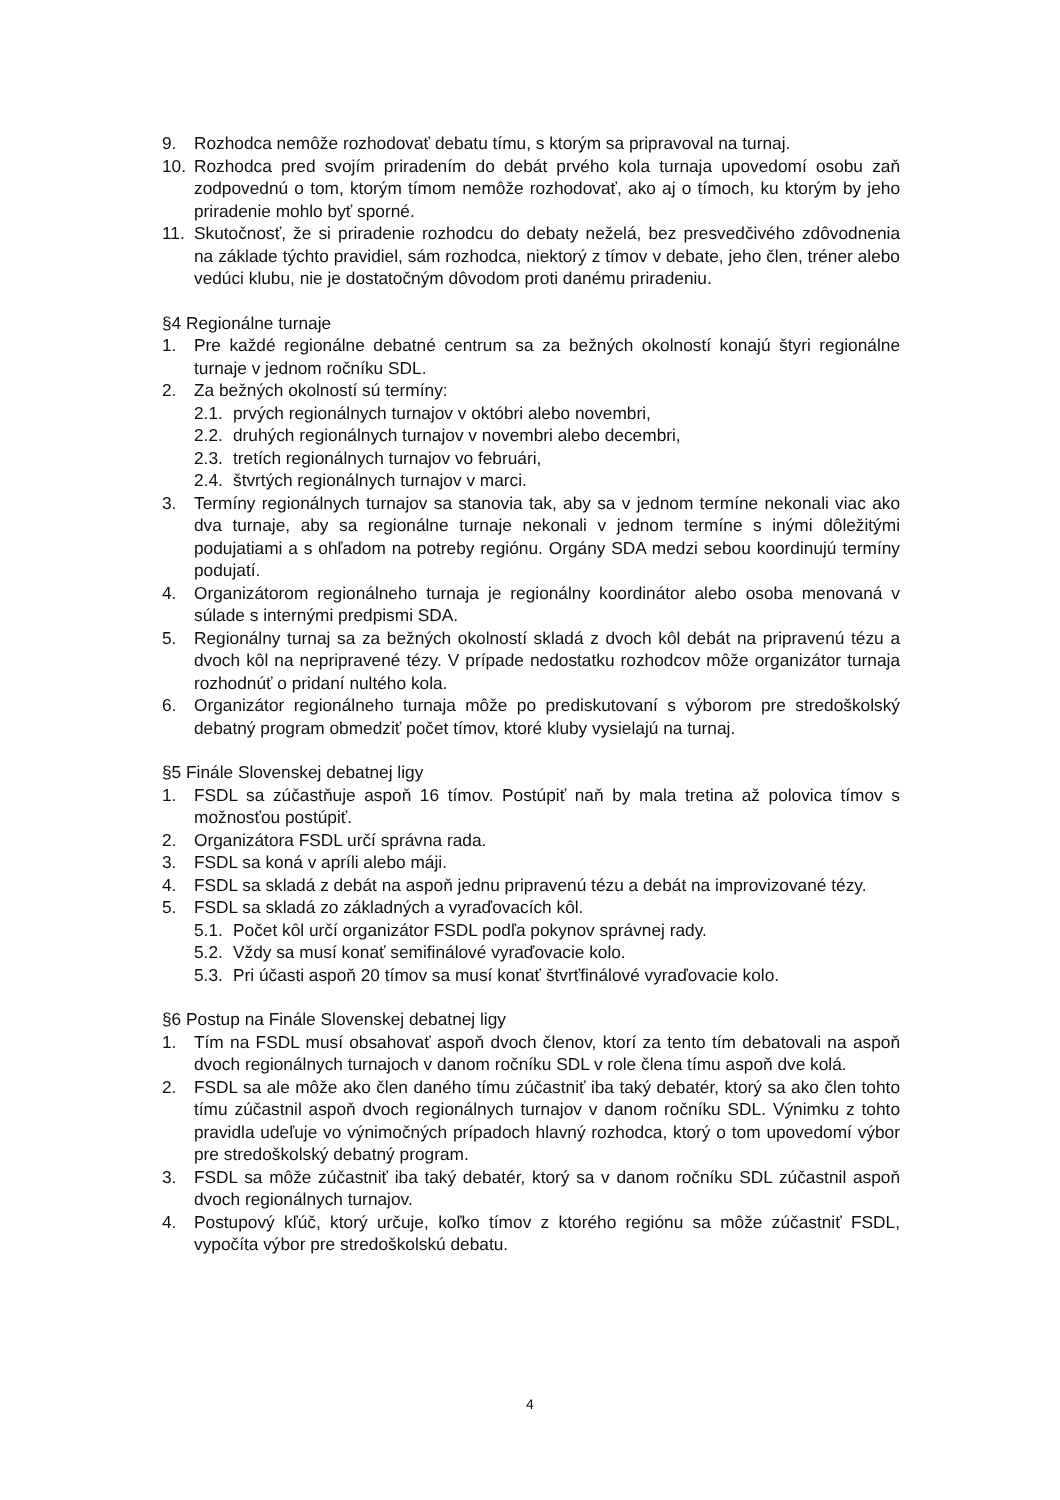9. Rozhodca nemôže rozhodovať debatu tímu, s ktorým sa pripravoval na turnaj.
10. Rozhodca pred svojím priradením do debát prvého kola turnaja upovedomí osobu zaň zodpovednú o tom, ktorým tímom nemôže rozhodovať, ako aj o tímoch, ku ktorým by jeho priradenie mohlo byť sporné.
11. Skutočnosť, že si priradenie rozhodcu do debaty neželá, bez presvedčivého zdôvodnenia na základe týchto pravidiel, sám rozhodca, niektorý z tímov v debate, jeho člen, tréner alebo vedúci klubu, nie je dostatočným dôvodom proti danému priradeniu.
§4 Regionálne turnaje
1. Pre každé regionálne debatné centrum sa za bežných okolností konajú štyri regionálne turnaje v jednom ročníku SDL.
2. Za bežných okolností sú termíny:
2.1. prvých regionálnych turnajov v októbri alebo novembri,
2.2. druhých regionálnych turnajov v novembri alebo decembri,
2.3. tretích regionálnych turnajov vo februári,
2.4. štvrtých regionálnych turnajov v marci.
3. Termíny regionálnych turnajov sa stanovia tak, aby sa v jednom termíne nekonali viac ako dva turnaje, aby sa regionálne turnaje nekonali v jednom termíne s inými dôležitými podujatiami a s ohľadom na potreby regiónu. Orgány SDA medzi sebou koordinujú termíny podujatí.
4. Organizátorom regionálneho turnaja je regionálny koordinátor alebo osoba menovaná v súlade s internými predpismi SDA.
5. Regionálny turnaj sa za bežných okolností skladá z dvoch kôl debát na pripravenú tézu a dvoch kôl na nepripravené tézy. V prípade nedostatku rozhodcov môže organizátor turnaja rozhodnúť o pridaní nultého kola.
6. Organizátor regionálneho turnaja môže po prediskutovaní s výborom pre stredoškolský debatný program obmedziť počet tímov, ktoré kluby vysielajú na turnaj.
§5 Finále Slovenskej debatnej ligy
1. FSDL sa zúčastňuje aspoň 16 tímov. Postúpiť naň by mala tretina až polovica tímov s možnosťou postúpiť.
2. Organizátora FSDL určí správna rada.
3. FSDL sa koná v apríli alebo máji.
4. FSDL sa skladá z debát na aspoň jednu pripravenú tézu a debát na improvizované tézy.
5. FSDL sa skladá zo základných a vyraďovacích kôl.
5.1. Počet kôl určí organizátor FSDL podľa pokynov správnej rady.
5.2. Vždy sa musí konať semifinálové vyraďovacie kolo.
5.3. Pri účasti aspoň 20 tímov sa musí konať štvrťfinálové vyraďovacie kolo.
§6 Postup na Finále Slovenskej debatnej ligy
1. Tím na FSDL musí obsahovať aspoň dvoch členov, ktorí za tento tím debatovali na aspoň dvoch regionálnych turnajoch v danom ročníku SDL v role člena tímu aspoň dve kolá.
2. FSDL sa ale môže ako člen daného tímu zúčastniť iba taký debatér, ktorý sa ako člen tohto tímu zúčastnil aspoň dvoch regionálnych turnajov v danom ročníku SDL. Výnimku z tohto pravidla udeľuje vo výnimočných prípadoch hlavný rozhodca, ktorý o tom upovedomí výbor pre stredoškolský debatný program.
3. FSDL sa môže zúčastniť iba taký debatér, ktorý sa v danom ročníku SDL zúčastnil aspoň dvoch regionálnych turnajov.
4. Postupový kľúč, ktorý určuje, koľko tímov z ktorého regiónu sa môže zúčastniť FSDL, vypočíta výbor pre stredoškolskú debatu.
4